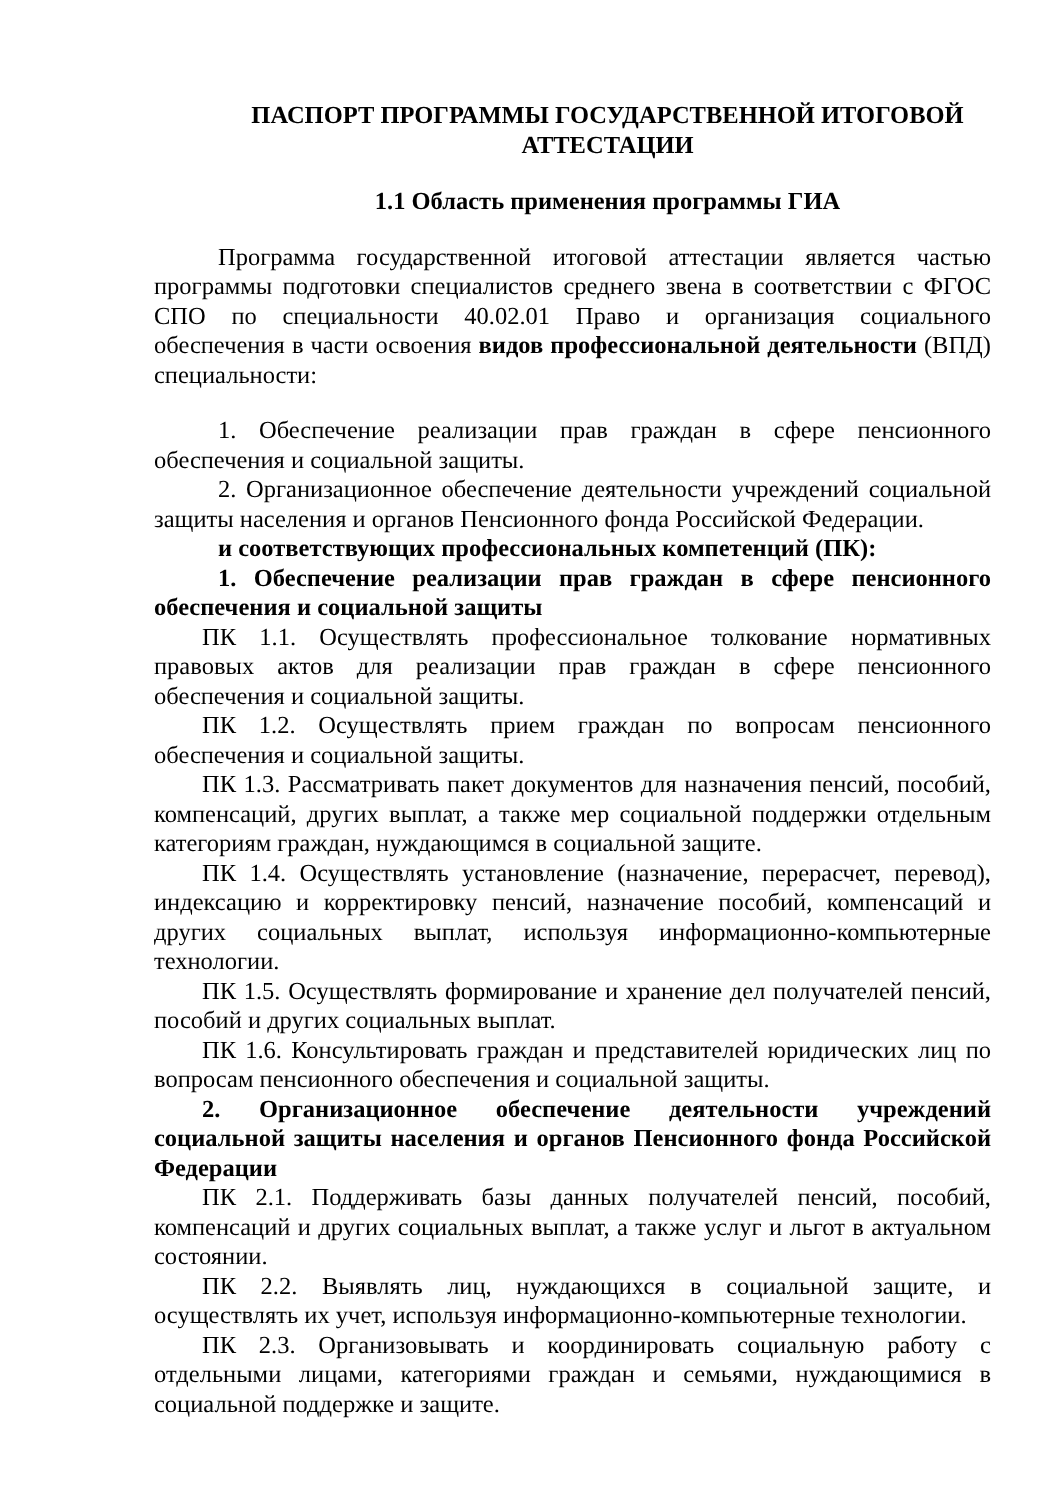ПАСПОРТ ПРОГРАММЫ ГОСУДАРСТВЕННОЙ ИТОГОВОЙ АТТЕСТАЦИИ
1.1 Область применения программы ГИА
Программа государственной итоговой аттестации является частью программы подготовки специалистов среднего звена в соответствии с ФГОС СПО по специальности 40.02.01 Право и организация социального обеспечения в части освоения видов профессиональной деятельности (ВПД) специальности:
1. Обеспечение реализации прав граждан в сфере пенсионного обеспечения и социальной защиты.
2. Организационное обеспечение деятельности учреждений социальной защиты населения и органов Пенсионного фонда Российской Федерации.
и соответствующих профессиональных компетенций (ПК):
1. Обеспечение реализации прав граждан в сфере пенсионного обеспечения и социальной защиты
ПК 1.1. Осуществлять профессиональное толкование нормативных правовых актов для реализации прав граждан в сфере пенсионного обеспечения и социальной защиты.
ПК 1.2. Осуществлять прием граждан по вопросам пенсионного обеспечения и социальной защиты.
ПК 1.3. Рассматривать пакет документов для назначения пенсий, пособий, компенсаций, других выплат, а также мер социальной поддержки отдельным категориям граждан, нуждающимся в социальной защите.
ПК 1.4. Осуществлять установление (назначение, перерасчет, перевод), индексацию и корректировку пенсий, назначение пособий, компенсаций и других социальных выплат, используя информационно-компьютерные технологии.
ПК 1.5. Осуществлять формирование и хранение дел получателей пенсий, пособий и других социальных выплат.
ПК 1.6. Консультировать граждан и представителей юридических лиц по вопросам пенсионного обеспечения и социальной защиты.
2. Организационное обеспечение деятельности учреждений социальной защиты населения и органов Пенсионного фонда Российской Федерации
ПК 2.1. Поддерживать базы данных получателей пенсий, пособий, компенсаций и других социальных выплат, а также услуг и льгот в актуальном состоянии.
ПК 2.2. Выявлять лиц, нуждающихся в социальной защите, и осуществлять их учет, используя информационно-компьютерные технологии.
ПК 2.3. Организовывать и координировать социальную работу с отдельными лицами, категориями граждан и семьями, нуждающимися в социальной поддержке и защите.